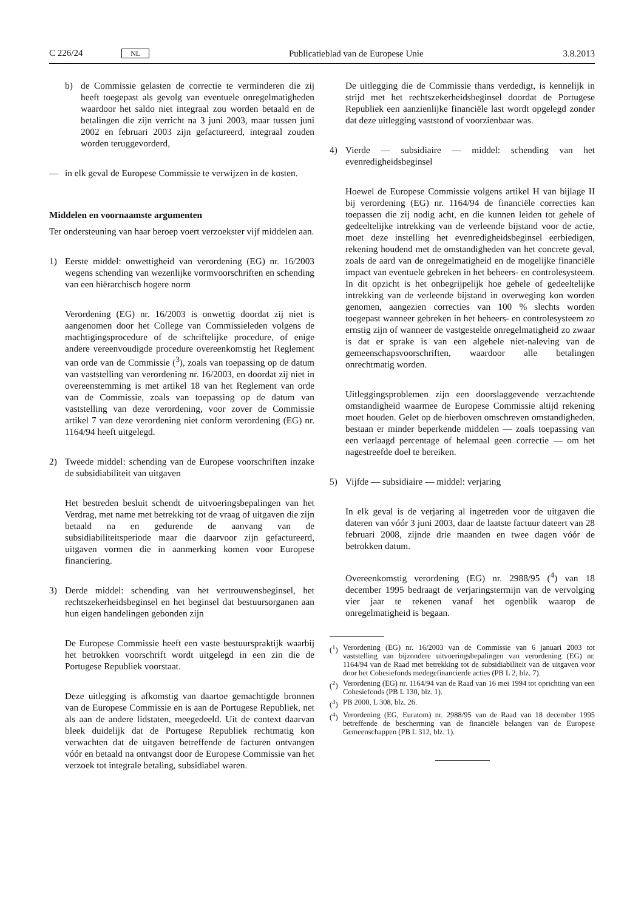C 226/24 NL Publicatieblad van de Europese Unie 3.8.2013
b) de Commissie gelasten de correctie te verminderen die zij heeft toegepast als gevolg van eventuele onregelmatigheden waardoor het saldo niet integraal zou worden betaald en de betalingen die zijn verricht na 3 juni 2003, maar tussen juni 2002 en februari 2003 zijn gefactureerd, integraal zouden worden teruggevorderd,
— in elk geval de Europese Commissie te verwijzen in de kosten.
Middelen en voornaamste argumenten
Ter ondersteuning van haar beroep voert verzoekster vijf middelen aan.
1) Eerste middel: onwettigheid van verordening (EG) nr. 16/2003 wegens schending van wezenlijke vormvoorschriften en schending van een hiërarchisch hogere norm
Verordening (EG) nr. 16/2003 is onwettig doordat zij niet is aangenomen door het College van Commissieleden volgens de machtigingsprocedure of de schriftelijke procedure, of enige andere vereenvoudigde procedure overeenkomstig het Reglement van orde van de Commissie (<sup>3</sup>), zoals van toepassing op de datum van vaststelling van verordening nr. 16/2003, en doordat zij niet in overeenstemming is met artikel 18 van het Reglement van orde van de Commissie, zoals van toepassing op de datum van vaststelling van deze verordening, voor zover de Commissie artikel 7 van deze verordening niet conform verordening (EG) nr. 1164/94 heeft uitgelegd.
2) Tweede middel: schending van de Europese voorschriften inzake de subsidiabiliteit van uitgaven
Het bestreden besluit schendt de uitvoeringsbepalingen van het Verdrag, met name met betrekking tot de vraag of uitgaven die zijn betaald na en gedurende de aanvang van de subsidiabiliteitsperiode maar die daarvoor zijn gefactureerd, uitgaven vormen die in aanmerking komen voor Europese financiering.
3) Derde middel: schending van het vertrouwensbeginsel, het rechtszekerheidsbeginsel en het beginsel dat bestuursorganen aan hun eigen handelingen gebonden zijn
De Europese Commissie heeft een vaste bestuurspraktijk waarbij het betrokken voorschrift wordt uitgelegd in een zin die de Portugese Republiek voorstaat.
Deze uitlegging is afkomstig van daartoe gemachtigde bronnen van de Europese Commissie en is aan de Portugese Republiek, net als aan de andere lidstaten, meegedeeld. Uit de context daarvan bleek duidelijk dat de Portugese Republiek rechtmatig kon verwachten dat de uitgaven betreffende de facturen ontvangen vóór en betaald na ontvangst door de Europese Commissie van het verzoek tot integrale betaling, subsidiabel waren.
De uitlegging die de Commissie thans verdedigt, is kennelijk in strijd met het rechtszekerheidsbeginsel doordat de Portugese Republiek een aanzienlijke financiële last wordt opgelegd zonder dat deze uitlegging vaststond of voorzienbaar was.
4) Vierde — subsidiaire — middel: schending van het evenredigheidsbeginsel
Hoewel de Europese Commissie volgens artikel H van bijlage II bij verordening (EG) nr. 1164/94 de financiële correcties kan toepassen die zij nodig acht, en die kunnen leiden tot gehele of gedeeltelijke intrekking van de verleende bijstand voor de actie, moet deze instelling het evenredigheidsbeginsel eerbiedigen, rekening houdend met de omstandigheden van het concrete geval, zoals de aard van de onregelmatigheid en de mogelijke financiële impact van eventuele gebreken in het beheers- en controlesysteem. In dit opzicht is het onbegrijpelijk hoe gehele of gedeeltelijke intrekking van de verleende bijstand in overweging kon worden genomen, aangezien correcties van 100 % slechts worden toegepast wanneer gebreken in het beheers- en controlesysteem zo ernstig zijn of wanneer de vastgestelde onregelmatigheid zo zwaar is dat er sprake is van een algehele niet-naleving van de gemeenschapsvoorschriften, waardoor alle betalingen onrechtmatig worden.
Uitleggingsproblemen zijn een doorslaggevende verzachtende omstandigheid waarmee de Europese Commissie altijd rekening moet houden. Gelet op de hierboven omschreven omstandigheden, bestaan er minder beperkende middelen — zoals toepassing van een verlaagd percentage of helemaal geen correctie — om het nagestreefde doel te bereiken.
5) Vijfde — subsidiaire — middel: verjaring
In elk geval is de verjaring al ingetreden voor de uitgaven die dateren van vóór 3 juni 2003, daar de laatste factuur dateert van 28 februari 2008, zijnde drie maanden en twee dagen vóór de betrokken datum.
Overeenkomstig verordening (EG) nr. 2988/95 (<sup>4</sup>) van 18 december 1995 bedraagt de verjaringstermijn van de vervolging vier jaar te rekenen vanaf het ogenblik waarop de onregelmatigheid is begaan.
(<sup>1</sup>) Verordening (EG) nr. 16/2003 van de Commissie van 6 januari 2003 tot vaststelling van bijzondere uitvoeringsbepalingen van verordening (EG) nr. 1164/94 van de Raad met betrekking tot de subsidiabiliteit van de uitgaven voor door het Cohesiefonds medegefinancierde acties (PB L 2, blz. 7).
(<sup>2</sup>) Verordening (EG) nr. 1164/94 van de Raad van 16 mei 1994 tot oprichting van een Cohesiefonds (PB L 130, blz. 1).
(<sup>3</sup>) PB 2000, L 308, blz. 26.
(<sup>4</sup>) Verordening (EG, Euratom) nr. 2988/95 van de Raad van 18 december 1995 betreffende de bescherming van de financiële belangen van de Europese Gemeenschappen (PB L 312, blz. 1).